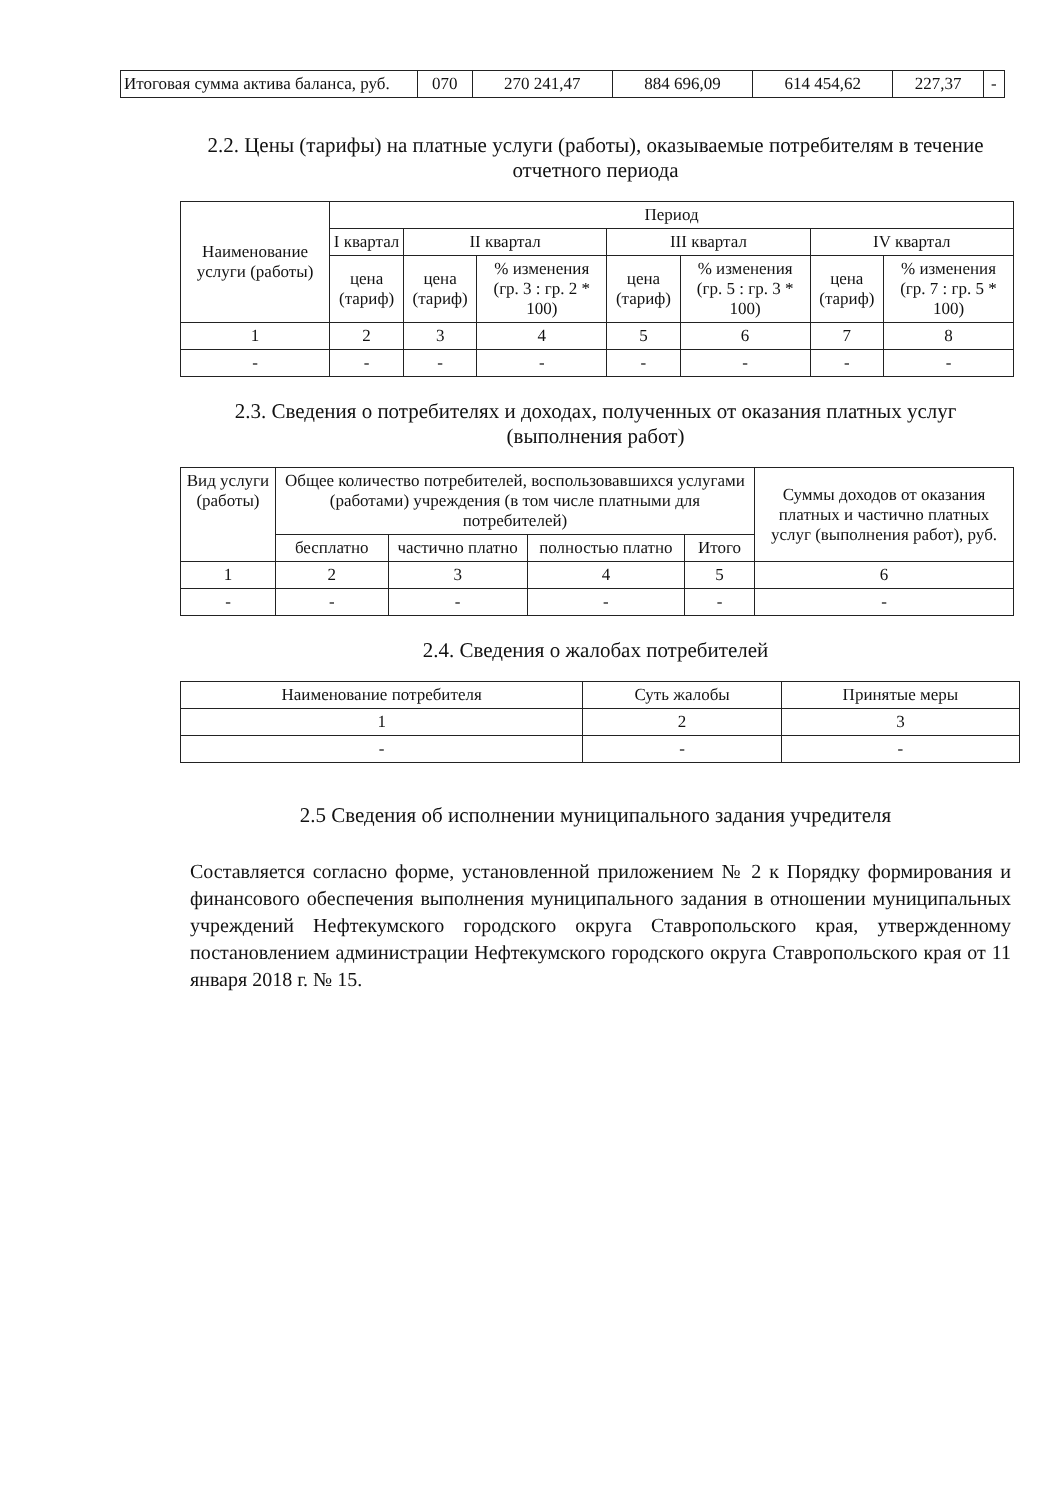| Итоговая сумма актива баланса, руб. | 070 | 270 241,47 | 884 696,09 | 614 454,62 | 227,37 | - |
2.2. Цены (тарифы) на платные услуги (работы), оказываемые потребителям в течение отчетного периода
| Наименование услуги (работы) | Период | | | | | | |
| --- | --- | --- | --- | --- | --- | --- | --- |
| | I квартал | II квартал | | III квартал | | IV квартал | |
| | цена (тариф) | цена (тариф) | % изменения (гр. 3 : гр. 2 * 100) | цена (тариф) | % изменения (гр. 5 : гр. 3 * 100) | цена (тариф) | % изменения (гр. 7 : гр. 5 * 100) |
| 1 | 2 | 3 | 4 | 5 | 6 | 7 | 8 |
| - | - | - | - | - | - | - | - |
2.3. Сведения о потребителях и доходах, полученных от оказания платных услуг (выполнения работ)
| Вид услуги (работы) | Общее количество потребителей, воспользовавшихся услугами (работами) учреждения (в том числе платными для потребителей) | | | | Суммы доходов от оказания платных и частично платных услуг (выполнения работ), руб. |
| --- | --- | --- | --- | --- | --- |
| | бесплатно | частично платно | полностью платно | Итого | |
| 1 | 2 | 3 | 4 | 5 | 6 |
| - | - | - | - | - | - |
2.4. Сведения о жалобах потребителей
| Наименование потребителя | Суть жалобы | Принятые меры |
| --- | --- | --- |
| 1 | 2 | 3 |
| - | - | - |
2.5 Сведения об исполнении муниципального задания учредителя
Составляется согласно форме, установленной приложением № 2 к Порядку формирования и финансового обеспечения выполнения муниципального задания в отношении муниципальных учреждений Нефтекумского городского округа Ставропольского края, утвержденному постановлением администрации Нефтекумского городского округа Ставропольского края от 11 января 2018 г. № 15.